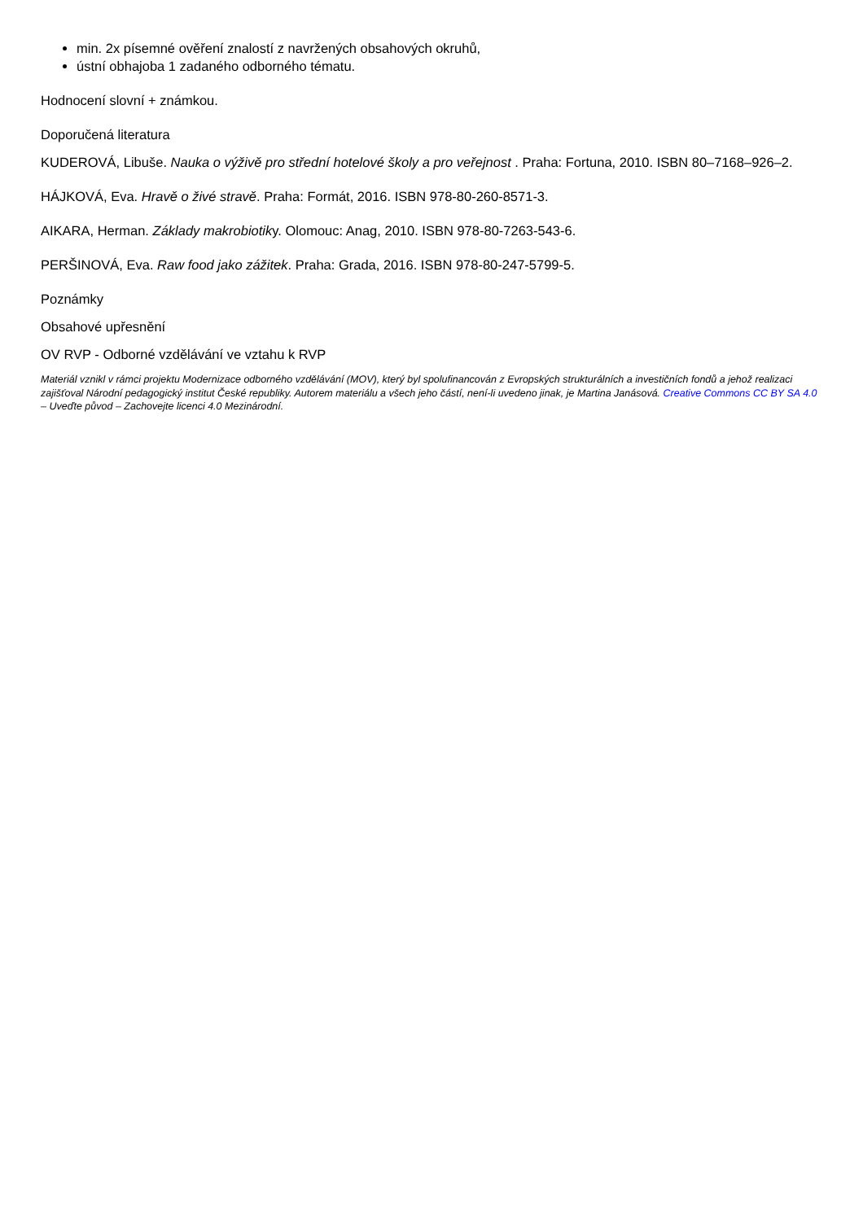min. 2x písemné ověření znalostí z navržených obsahových okruhů,
ústní obhajoba 1 zadaného odborného tématu.
Hodnocení slovní + známkou.
Doporučená literatura
KUDEROVÁ, Libuše. Nauka o výživě pro střední hotelové školy a pro veřejnost . Praha: Fortuna, 2010. ISBN 80–7168–926–2.
HÁJKOVÁ, Eva. Hravě o živé stravě. Praha: Formát, 2016. ISBN 978-80-260-8571-3.
AIKARA, Herman. Základy makrobiotiky. Olomouc: Anag, 2010. ISBN 978-80-7263-543-6.
PERŠINOVÁ, Eva. Raw food jako zážitek. Praha: Grada, 2016. ISBN 978-80-247-5799-5.
Poznámky
Obsahové upřesnění
OV RVP - Odborné vzdělávání ve vztahu k RVP
Materiál vznikl v rámci projektu Modernizace odborného vzdělávání (MOV), který byl spolufinancován z Evropských strukturálních a investičních fondů a jehož realizaci zajišťoval Národní pedagogický institut České republiky. Autorem materiálu a všech jeho částí, není-li uvedeno jinak, je Martina Janásová. Creative Commons CC BY SA 4.0 – Uveďte původ – Zachovejte licenci 4.0 Mezinárodní.